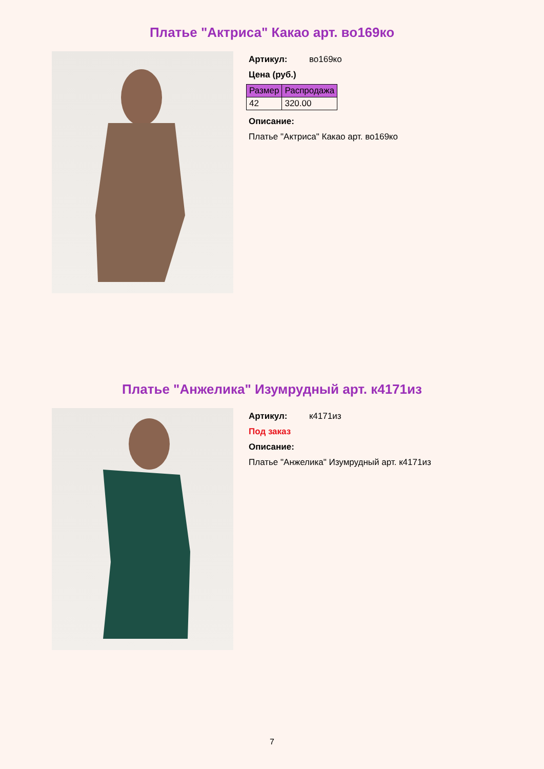Платье "Актриса" Какао арт. во169ко
Артикул: во169ко
Цена (руб.)
| Размер | Распродажа |
| --- | --- |
| 42 | 320.00 |
Описание:
Платье "Актриса" Какао арт. во169ко
Платье "Анжелика" Изумрудный арт. к4171из
Артикул: к4171из
Под заказ
Описание:
Платье "Анжелика" Изумрудный арт. к4171из
7